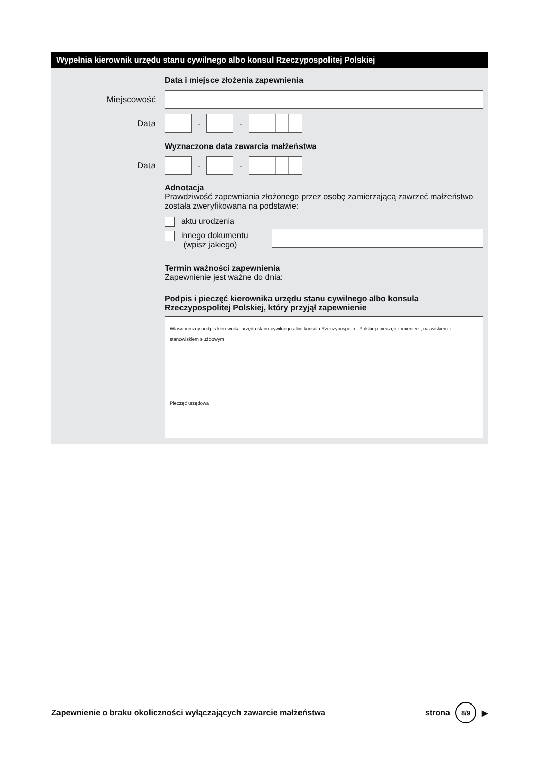Wypełnia kierownik urzędu stanu cywilnego albo konsul Rzeczypospolitej Polskiej
Data i miejsce złożenia zapewnienia
Miejscowość
Data - -
Wyznaczona data zawarcia małżeństwa
Data - -
Adnotacja
Prawdziwość zapewniania złożonego przez osobę zamierzającą zawrzeć małżeństwo została zweryfikowana na podstawie:
aktu urodzenia
innego dokumentu
(wpisz jakiego)
Termin ważności zapewnienia
Zapewnienie jest ważne do dnia:
Podpis i pieczęć kierownika urzędu stanu cywilnego albo konsula Rzeczypospolitej Polskiej, który przyjął zapewnienie
Własnoręczny podpis kierownika urzędu stanu cywilnego albo konsula Rzeczypospolitej Polskiej i pieczęć z imieniem, nazwiskiem i stanowiskiem służbowym
Pieczęć urzędowa
Zapewnienie o braku okoliczności wyłączających zawarcie małżeństwa strona
8/9
▶